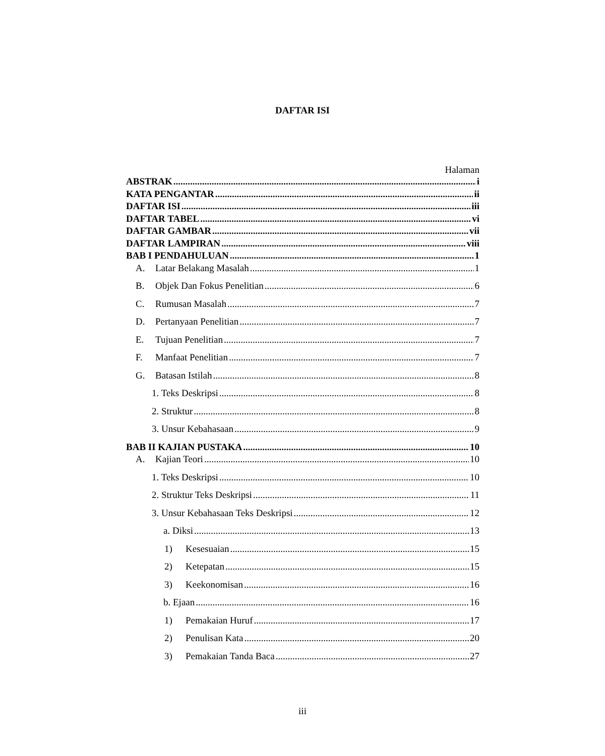DAFTAR ISI
Halaman
ABSTRAK i
KATA PENGANTAR ii
DAFTAR ISI iii
DAFTAR TABEL vi
DAFTAR GAMBAR vii
DAFTAR LAMPIRAN viii
BAB I PENDAHULUAN 1
A. Latar Belakang Masalah 1
B. Objek Dan Fokus Penelitian 6
C. Rumusan Masalah 7
D. Pertanyaan Penelitian 7
E. Tujuan Penelitian 7
F. Manfaat Penelitian 7
G. Batasan Istilah 8
1. Teks Deskripsi 8
2. Struktur 8
3. Unsur Kebahasaan 9
BAB II KAJIAN PUSTAKA 10
A. Kajian Teori 10
1. Teks Deskripsi 10
2. Struktur Teks Deskripsi 11
3. Unsur Kebahasaan Teks Deskripsi 12
a. Diksi 13
1) Kesesuaian 15
2) Ketepatan 15
3) Keekonomisan 16
b. Ejaan 16
1) Pemakaian Huruf 17
2) Penulisan Kata 20
3) Pemakaian Tanda Baca 27
iii